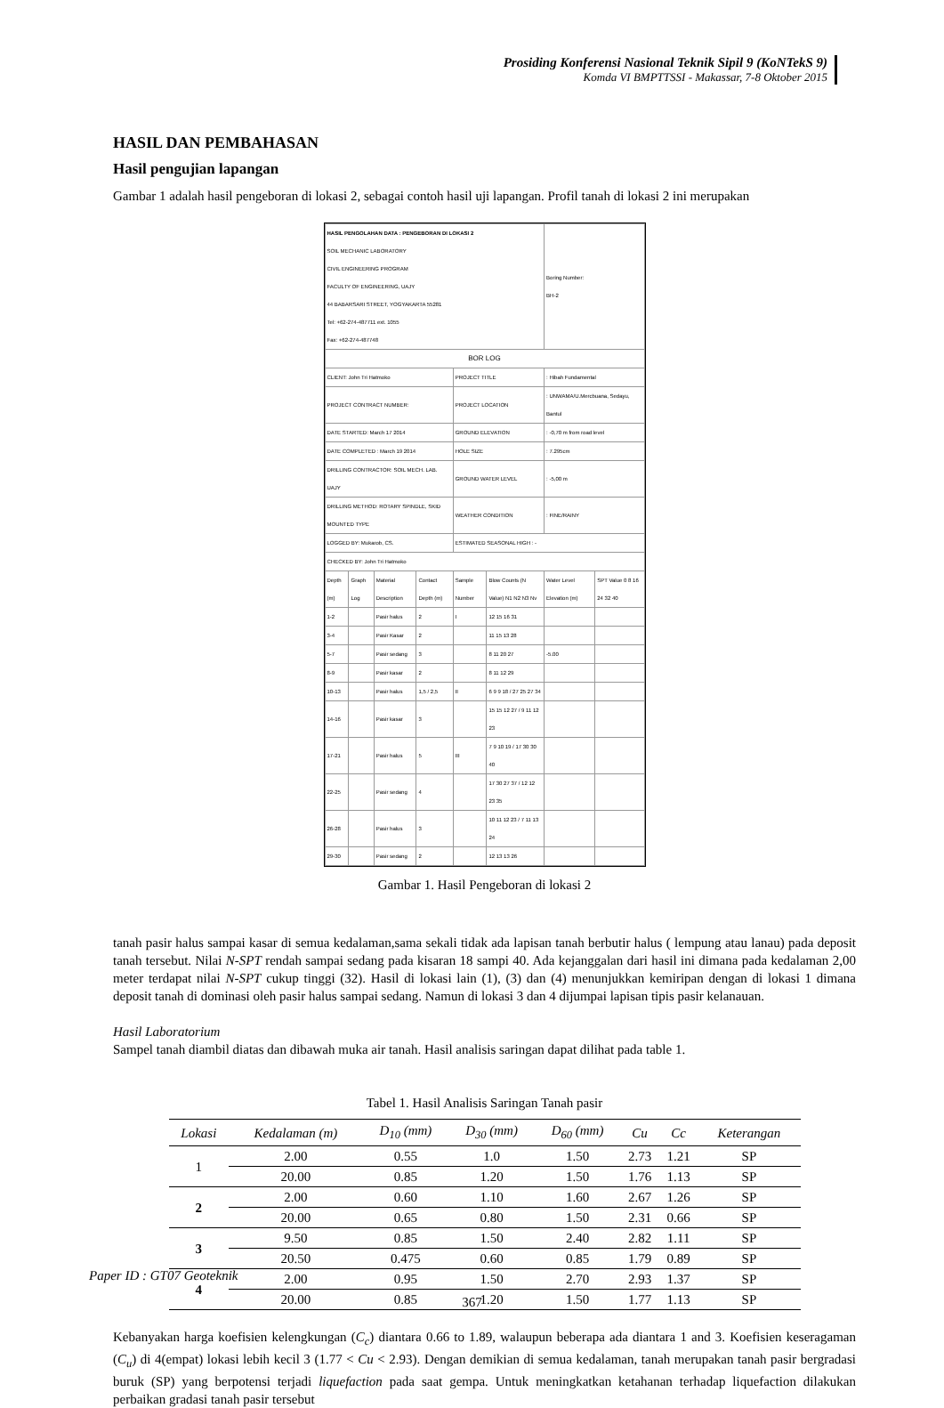Prosiding Konferensi Nasional Teknik Sipil 9 (KoNTekS 9)
Komda VI BMPTTSSI - Makassar, 7-8 Oktober 2015
HASIL DAN PEMBAHASAN
Hasil pengujian lapangan
Gambar 1 adalah hasil pengeboran di lokasi 2, sebagai contoh hasil uji lapangan. Profil tanah di lokasi 2 ini merupakan
| HASIL PENGOLAHAN DATA : PENGEBORAN DI LOKASI 2 SOIL MECHANIC LABORATORY CIVIL ENGINEERING PROGRAM FACULTY OF ENGINEERING, UAJY 44 BABARSARI STREET, YOGYAKARTA 55281 Tel: +62-274-487711 ext. 1055 Fax: +62-274-487748 | | | | | | Boring Number: BH-2 | |
| BOR LOG | | | | | | | |
| CLIENT: John Tri Hatmoko | | | | PROJECT TITLE | | : Hibah Fundamental | |
| PROJECT CONTRACT NUMBER: | | | | PROJECT LOCATION | | : UNWAMA/U.Mercbuana, Sedayu, Bantul | |
| DATE STARTED: March 17 2014 | | | | GROUND ELEVATION | | : -0,70 m from road level | |
| DATE COMPLETED : March 19 2014 | | | | HOLE SIZE | | : 7.295cm | |
| DRILLING CONTRACTOR: SOIL MECH. LAB. UAJY | | | | GROUND WATER LEVEL | | : -5,00 m | |
| DRILLING METHOD: ROTARY SPINDLE, SKID MOUNTED TYPE | | | | WEATHER CONDITION | | : FINE/RAINY | |
| LOGGED BY: Mukarob, CS. | | | | ESTIMATED SEASONAL HIGH : - | | | |
| CHECKED BY: John Tri Hatmoko | | | | | | | |
| Depth (m) | Graph Log | Material Description | Contact Depth (m) | Sample Number | Blow Counts (N Value) N1 N2 N3 Nv | Water Level Elevation (m) | SPT Value 0 8 16 24 32 40 |
| 1-2 | | Pasir halus | 2 | I | 12 15 16 31 | | |
| 3-4 | | Pasir Kasar | 2 | | 11 15 13 28 | | |
| 5-7 | | Pasir sedang | 3 | | 8 11 20 27 | -5.00 | |
| 8-9 | | Pasir kasar | 2 | | 8 11 12 29 | | |
| 10-13 | | Pasir halus | 1,5 / 2,5 | II | 6 9 9 18 / 27 25 27 34 | | |
| 14-16 | | Pasir kasar | 3 | | 15 15 12 27 / 9 11 12 23 | | |
| 17-21 | | Pasir halus | 5 | III | 7 9 10 19 / 17 30 30 40 | | |
| 22-25 | | Pasir sedang | 4 | | 17 30 27 37 / 12 12 23 35 | | |
| 26-28 | | Pasir halus | 3 | | 10 11 12 23 / 7 11 13 24 | | |
| 29-30 | | Pasir sedang | 2 | | 12 13 13 26 | | |
Gambar 1. Hasil Pengeboran di lokasi 2
tanah pasir halus sampai kasar di semua kedalaman,sama sekali tidak ada lapisan tanah berbutir halus ( lempung atau lanau) pada deposit tanah tersebut. Nilai N-SPT rendah sampai sedang pada kisaran 18 sampi 40. Ada kejanggalan dari hasil ini dimana pada kedalaman 2,00 meter terdapat nilai N-SPT cukup tinggi (32). Hasil di lokasi lain (1), (3) dan (4) menunjukkan kemiripan dengan di lokasi 1 dimana deposit tanah di dominasi oleh pasir halus sampai sedang. Namun di lokasi 3 dan 4 dijumpai lapisan tipis pasir kelanauan.
Hasil Laboratorium
Sampel tanah diambil diatas dan dibawah muka air tanah. Hasil analisis saringan dapat dilihat pada table 1.
Tabel 1. Hasil Analisis Saringan Tanah pasir
| Lokasi | Kedalaman (m) | D<sub>10</sub> (mm) | D<sub>30</sub> (mm) | D<sub>60</sub> (mm) | Cu | Cc | Keterangan |
| --- | --- | --- | --- | --- | --- | --- | --- |
| 1 | 2.00 | 0.55 | 1.0 | 1.50 | 2.73 | 1.21 | SP |
| | 20.00 | 0.85 | 1.20 | 1.50 | 1.76 | 1.13 | SP |
| 2 | 2.00 | 0.60 | 1.10 | 1.60 | 2.67 | 1.26 | SP |
| | 20.00 | 0.65 | 0.80 | 1.50 | 2.31 | 0.66 | SP |
| 3 | 9.50 | 0.85 | 1.50 | 2.40 | 2.82 | 1.11 | SP |
| | 20.50 | 0.475 | 0.60 | 0.85 | 1.79 | 0.89 | SP |
| 4 | 2.00 | 0.95 | 1.50 | 2.70 | 2.93 | 1.37 | SP |
| | 20.00 | 0.85 | 1.20 | 1.50 | 1.77 | 1.13 | SP |
Kebanyakan harga koefisien kelengkungan (C<sub>c</sub>) diantara 0.66 to 1.89, walaupun beberapa ada diantara 1 and 3. Koefisien keseragaman (C<sub>u</sub>) di 4(empat) lokasi lebih kecil 3 (1.77 < Cu < 2.93). Dengan demikian di semua kedalaman, tanah merupakan tanah pasir bergradasi buruk (SP) yang berpotensi terjadi liquefaction pada saat gempa. Untuk meningkatkan ketahanan terhadap liquefaction dilakukan perbaikan gradasi tanah pasir tersebut
Paper ID : GT07 Geoteknik
367